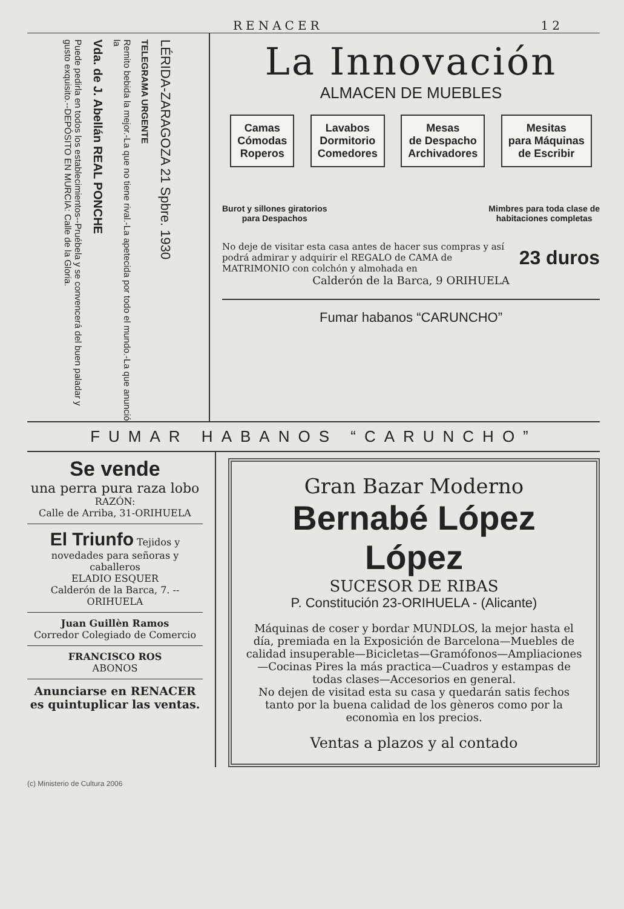RENACER 12
LÉRIDA-ZARAGOZA 21 Spbre. 1930
TELEGRAMA URGENTE
Remito bebida la mejor.-La que no tiene rival.-La apetecida por todo el mundo.-La que anunció la
Vda. de J. Abellán REAL PONCHE
Puede pedirla en todos los establecimientos--Pruébela y se convencerá del buen paladar y gusto exquisito.--DEPÓSITO EN MURCIA: Calle de la Gloria.
La Innovación
ALMACEN DE MUEBLES
Camas
Cómodas
Roperos Lavabos
Dormitorio
Comedores Mesas
de Despacho
Archivadores Mesitas
para Máquinas
de Escribir
Burot y sillones giratorios
para Despachos Mimbres para toda clase de
habitaciones completas
No deje de visitar esta casa antes de hacer sus compras y así podrá admirar y adquirir el REGALO de CAMA de MATRIMONIO con colchón y almohada en 23 duros
Calderón de la Barca, 9 ORIHUELA
Fumar habanos “CARUNCHO”
FUMAR HABANOS “CARUNCHO”
Se vende
una perra pura raza lobo
RAZÓN:
Calle de Arriba, 31-ORIHUELA
El Triunfo Tejidos y novedades para señoras y caballeros
ELADIO ESQUER
Calderón de la Barca, 7. -- ORIHUELA
Juan Guillèn Ramos
Corredor Colegiado de Comercio
FRANCISCO ROS
ABONOS
Anunciarse en RENACER es quintuplicar las ventas.
Gran Bazar Moderno
Bernabé López López
SUCESOR DE RIBAS
P. Constitución 23-ORIHUELA - (Alicante)
Máquinas de coser y bordar MUNDLOS, la mejor hasta el día, premiada en la Exposición de Barcelona—Muebles de calidad insuperable—Bicicletas—Gramófonos—Ampliaciones—Cocinas Pires la más practica—Cuadros y estampas de todas clases—Accesorios en general.
No dejen de visitad esta su casa y quedarán satis fechos tanto por la buena calidad de los gèneros como por la economìa en los precios.
Ventas a plazos y al contado
(c) Ministerio de Cultura 2006